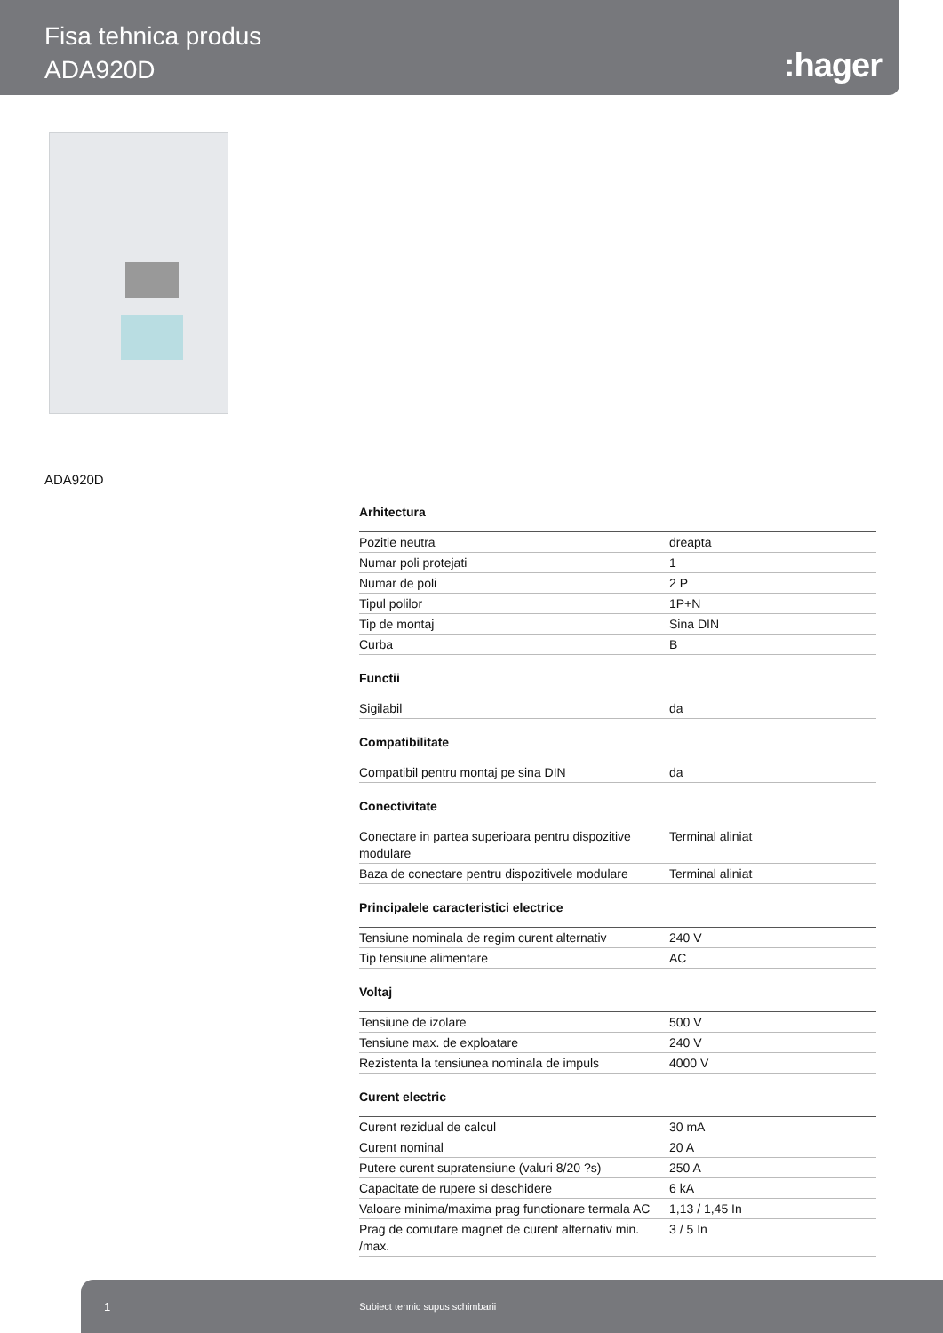Fisa tehnica produs
ADA920D
:hager
ADA920D
Arhitectura
| Pozitie neutra | dreapta |
| Numar poli protejati | 1 |
| Numar de poli | 2 P |
| Tipul polilor | 1P+N |
| Tip de montaj | Sina DIN |
| Curba | B |
Functii
| Sigilabil | da |
Compatibilitate
| Compatibil pentru montaj pe sina DIN | da |
Conectivitate
| Conectare in partea superioara pentru dispozitive modulare | Terminal aliniat |
| Baza de conectare pentru dispozitivele modulare | Terminal aliniat |
Principalele caracteristici electrice
| Tensiune nominala de regim curent alternativ | 240 V |
| Tip tensiune alimentare | AC |
Voltaj
| Tensiune de izolare | 500 V |
| Tensiune max. de exploatare | 240 V |
| Rezistenta la tensiunea nominala de impuls | 4000 V |
Curent electric
| Curent rezidual de calcul | 30 mA |
| Curent nominal | 20 A |
| Putere curent supratensiune (valuri 8/20 ?s) | 250 A |
| Capacitate de rupere si deschidere | 6 kA |
| Valoare minima/maxima prag functionare termala AC | 1,13 / 1,45 In |
| Prag de comutare magnet de curent alternativ min. /max. | 3 / 5 In |
1 Subiect tehnic supus schimbarii